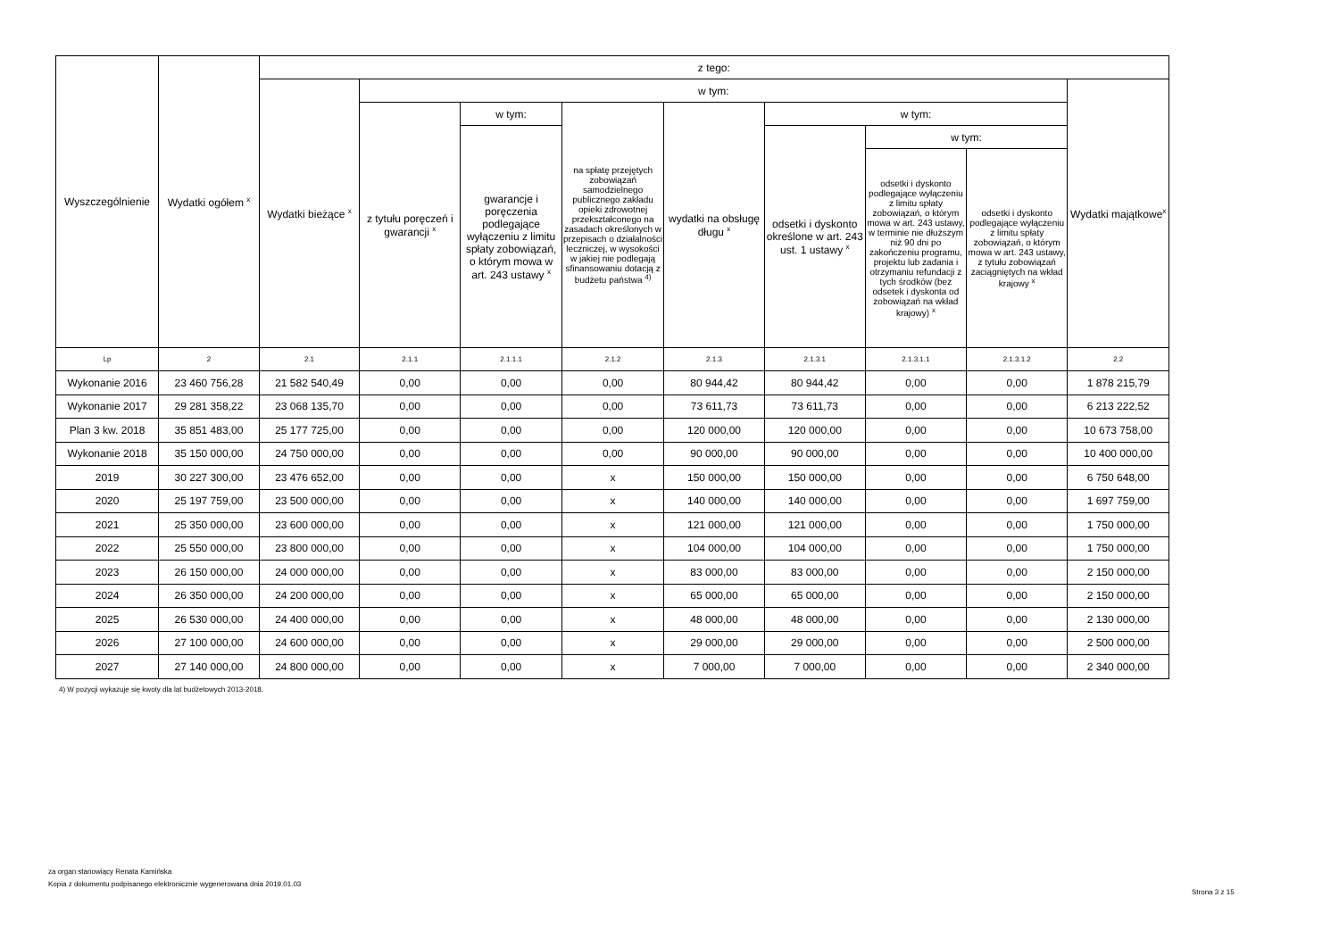| Wyszczególnienie | Wydatki ogółem <sup>x</sup> | z tego: | | | | | | | | |
| --- | --- | --- | --- | --- | --- | --- | --- | --- | --- | --- |
| | | Wydatki bieżące <sup>x</sup> | w tym: | | | | | | | Wydatki majątkowe<sup>x</sup> |
| | | | z tytułu poręczeń i gwarancji <sup>x</sup> | w tym: | na spłatę przejętych zobowiązań samodzielnego publicznego zakładu opieki zdrowotnej przekształconego na zasadach określonych w przepisach o działalności leczniczej, w wysokości w jakiej nie podlegają sfinansowaniu dotacją z budżetu państwa <sup>4)</sup> | wydatki na obsługę długu <sup>x</sup> | w tym: | | | |
| | | | | gwarancje i poręczenia podlegające wyłączeniu z limitu spłaty zobowiązań, o którym mowa w art. 243 ustawy <sup>x</sup> | | | odsetki i dyskonto określone w art. 243 ust. 1 ustawy <sup>x</sup> | w tym: | | |
| | | | | | | | | odsetki i dyskonto podlegające wyłączeniu z limitu spłaty zobowiązań, o którym mowa w art. 243 ustawy, w terminie nie dłuższym niż 90 dni po zakończeniu programu, projektu lub zadania i otrzymaniu refundacji z tych środków (bez odsetek i dyskonta od zobowiązań na wkład krajowy) <sup>x</sup> | odsetki i dyskonto podlegające wyłączeniu z limitu spłaty zobowiązań, o którym mowa w art. 243 ustawy, z tytułu zobowiązań zaciągniętych na wkład krajowy <sup>x</sup> | |
| Lp | 2 | 2.1 | 2.1.1 | 2.1.1.1 | 2.1.2 | 2.1.3 | 2.1.3.1 | 2.1.3.1.1 | 2.1.3.1.2 | 2.2 |
| Wykonanie 2016 | 23 460 756,28 | 21 582 540,49 | 0,00 | 0,00 | 0,00 | 80 944,42 | 80 944,42 | 0,00 | 0,00 | 1 878 215,79 |
| Wykonanie 2017 | 29 281 358,22 | 23 068 135,70 | 0,00 | 0,00 | 0,00 | 73 611,73 | 73 611,73 | 0,00 | 0,00 | 6 213 222,52 |
| Plan 3 kw. 2018 | 35 851 483,00 | 25 177 725,00 | 0,00 | 0,00 | 0,00 | 120 000,00 | 120 000,00 | 0,00 | 0,00 | 10 673 758,00 |
| Wykonanie 2018 | 35 150 000,00 | 24 750 000,00 | 0,00 | 0,00 | 0,00 | 90 000,00 | 90 000,00 | 0,00 | 0,00 | 10 400 000,00 |
| 2019 | 30 227 300,00 | 23 476 652,00 | 0,00 | 0,00 | x | 150 000,00 | 150 000,00 | 0,00 | 0,00 | 6 750 648,00 |
| 2020 | 25 197 759,00 | 23 500 000,00 | 0,00 | 0,00 | x | 140 000,00 | 140 000,00 | 0,00 | 0,00 | 1 697 759,00 |
| 2021 | 25 350 000,00 | 23 600 000,00 | 0,00 | 0,00 | x | 121 000,00 | 121 000,00 | 0,00 | 0,00 | 1 750 000,00 |
| 2022 | 25 550 000,00 | 23 800 000,00 | 0,00 | 0,00 | x | 104 000,00 | 104 000,00 | 0,00 | 0,00 | 1 750 000,00 |
| 2023 | 26 150 000,00 | 24 000 000,00 | 0,00 | 0,00 | x | 83 000,00 | 83 000,00 | 0,00 | 0,00 | 2 150 000,00 |
| 2024 | 26 350 000,00 | 24 200 000,00 | 0,00 | 0,00 | x | 65 000,00 | 65 000,00 | 0,00 | 0,00 | 2 150 000,00 |
| 2025 | 26 530 000,00 | 24 400 000,00 | 0,00 | 0,00 | x | 48 000,00 | 48 000,00 | 0,00 | 0,00 | 2 130 000,00 |
| 2026 | 27 100 000,00 | 24 600 000,00 | 0,00 | 0,00 | x | 29 000,00 | 29 000,00 | 0,00 | 0,00 | 2 500 000,00 |
| 2027 | 27 140 000,00 | 24 800 000,00 | 0,00 | 0,00 | x | 7 000,00 | 7 000,00 | 0,00 | 0,00 | 2 340 000,00 |
4) W pozycji wykazuje się kwoty dla lat budżetowych 2013-2018.
za organ stanowiący Renata Kamińska
Kopia z dokumentu podpisanego elektronicznie wygenerowana dnia 2019.01.03
Strona 3 z 15